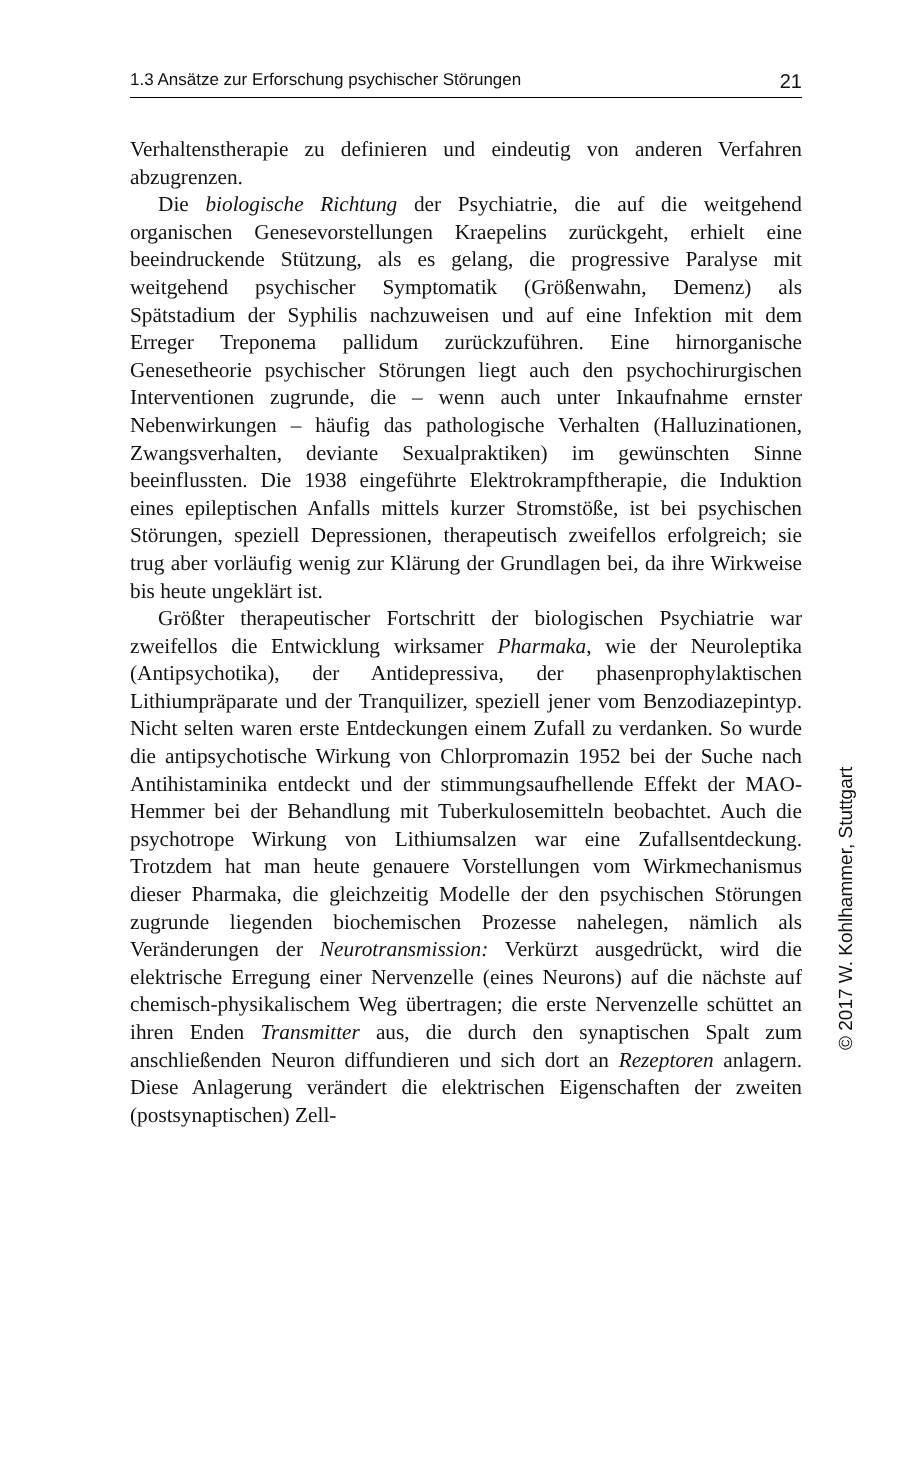1.3 Ansätze zur Erforschung psychischer Störungen 21
Verhaltenstherapie zu definieren und eindeutig von anderen Verfahren abzugrenzen.
Die biologische Richtung der Psychiatrie, die auf die weitgehend organischen Genesevorstellungen Kraepelins zurückgeht, erhielt eine beeindruckende Stützung, als es gelang, die progressive Paralyse mit weitgehend psychischer Symptomatik (Größenwahn, Demenz) als Spätstadium der Syphilis nachzuweisen und auf eine Infektion mit dem Erreger Treponema pallidum zurückzuführen. Eine hirnorganische Genesetheorie psychischer Störungen liegt auch den psychochirurgischen Interventionen zugrunde, die – wenn auch unter Inkaufnahme ernster Nebenwirkungen – häufig das pathologische Verhalten (Halluzinationen, Zwangsverhalten, deviante Sexualpraktiken) im gewünschten Sinne beeinflussten. Die 1938 eingeführte Elektrokrampftherapie, die Induktion eines epileptischen Anfalls mittels kurzer Stromstöße, ist bei psychischen Störungen, speziell Depressionen, therapeutisch zweifellos erfolgreich; sie trug aber vorläufig wenig zur Klärung der Grundlagen bei, da ihre Wirkweise bis heute ungeklärt ist.
Größter therapeutischer Fortschritt der biologischen Psychiatrie war zweifellos die Entwicklung wirksamer Pharmaka, wie der Neuroleptika (Antipsychotika), der Antidepressiva, der phasenprophylaktischen Lithiumpräparate und der Tranquilizer, speziell jener vom Benzodiazepintyp. Nicht selten waren erste Entdeckungen einem Zufall zu verdanken. So wurde die antipsychotische Wirkung von Chlorpromazin 1952 bei der Suche nach Antihistaminika entdeckt und der stimmungsaufhellende Effekt der MAO-Hemmer bei der Behandlung mit Tuberkulosemitteln beobachtet. Auch die psychotrope Wirkung von Lithiumsalzen war eine Zufallsentdeckung. Trotzdem hat man heute genauere Vorstellungen vom Wirkmechanismus dieser Pharmaka, die gleichzeitig Modelle der den psychischen Störungen zugrunde liegenden biochemischen Prozesse nahelegen, nämlich als Veränderungen der Neurotransmission: Verkürzt ausgedrückt, wird die elektrische Erregung einer Nervenzelle (eines Neurons) auf die nächste auf chemisch-physikalischem Weg übertragen; die erste Nervenzelle schüttet an ihren Enden Transmitter aus, die durch den synaptischen Spalt zum anschließenden Neuron diffundieren und sich dort an Rezeptoren anlagern. Diese Anlagerung verändert die elektrischen Eigenschaften der zweiten (postsynaptischen) Zell-
© 2017 W. Kohlhammer, Stuttgart